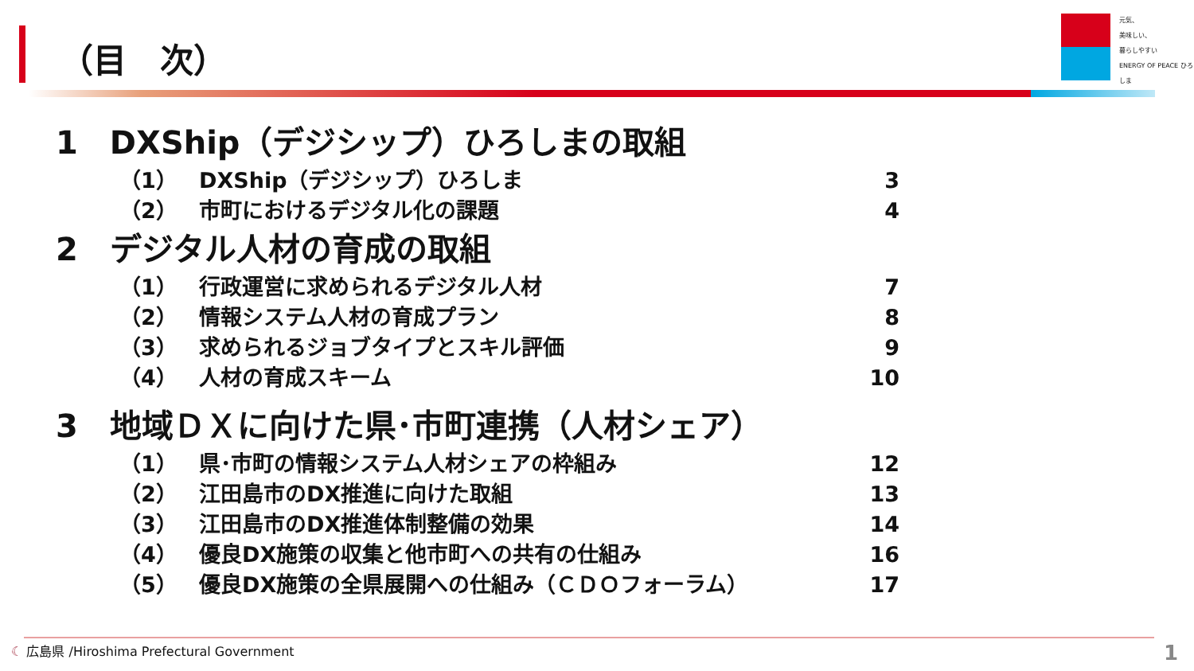（目　次）
元気、
美味しい、
暮らしやすい
ENERGY OF PEACE ひろしま
1　DXShip（デジシップ）ひろしまの取組
（1） DXShip（デジシップ）ひろしま 3
（2） 市町におけるデジタル化の課題 4
2　デジタル人材の育成の取組
（1） 行政運営に求められるデジタル人材 7
（2） 情報システム人材の育成プラン 8
（3） 求められるジョブタイプとスキル評価 9
（4） 人材の育成スキーム 10
3　地域ＤＸに向けた県･市町連携（人材シェア）
（1） 県･市町の情報システム人材シェアの枠組み 12
（2） 江田島市のDX推進に向けた取組 13
（3） 江田島市のDX推進体制整備の効果 14
（4） 優良DX施策の収集と他市町への共有の仕組み 16
（5） 優良DX施策の全県展開への仕組み（ＣＤＯフォーラム） 17
☾ 広島県 /Hiroshima Prefectural Government
1